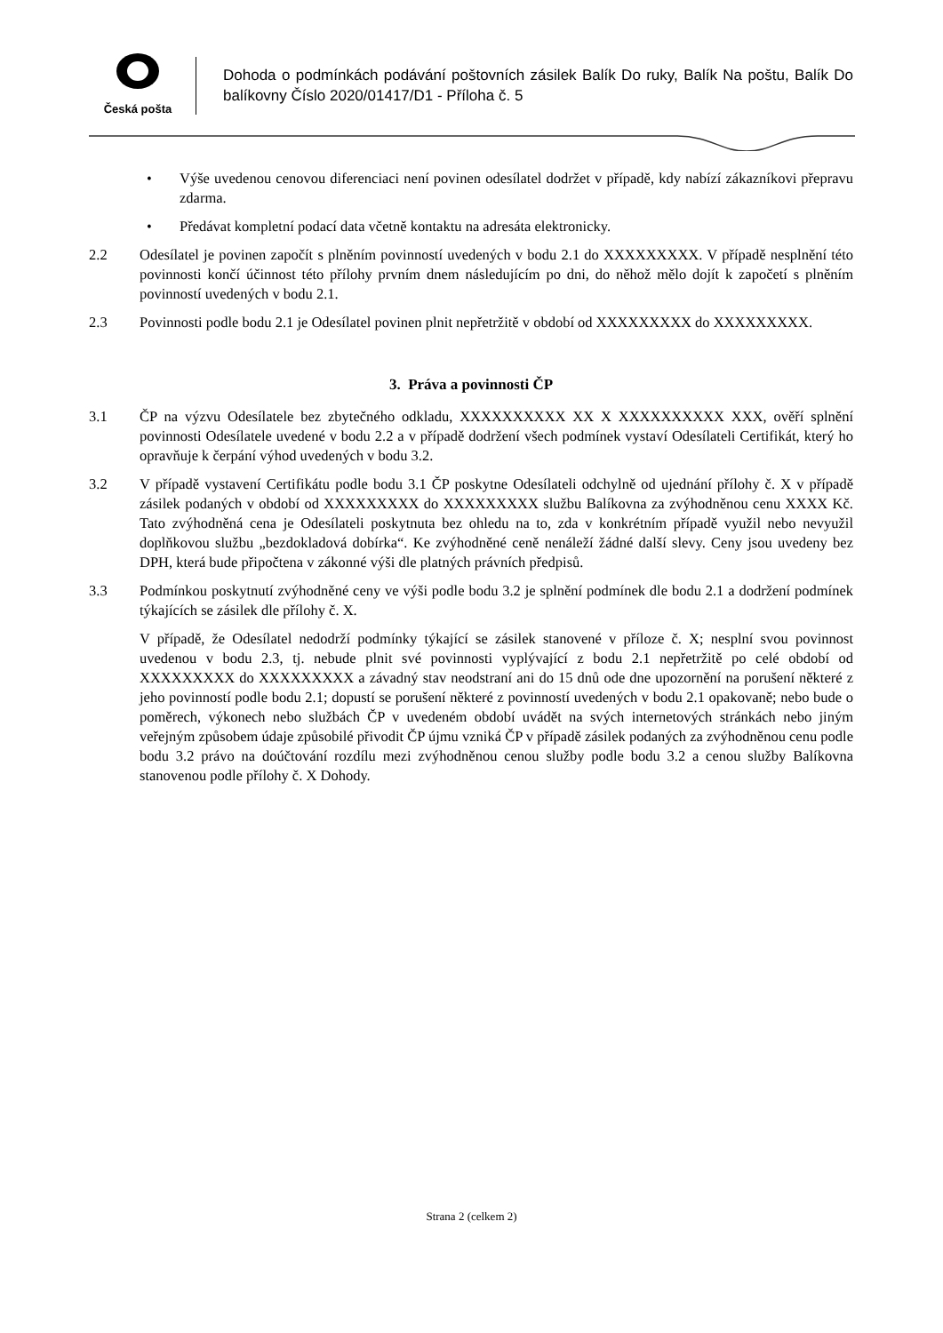Česká pošta
Dohoda o podmínkách podávání poštovních zásilek Balík Do ruky, Balík Na poštu, Balík Do balíkovny Číslo 2020/01417/D1 - Příloha č. 5
• Výše uvedenou cenovou diferenciaci není povinen odesílatel dodržet v případě, kdy nabízí zákazníkovi přepravu zdarma.
• Předávat kompletní podací data včetně kontaktu na adresáta elektronicky.
2.2 Odesílatel je povinen započít s plněním povinností uvedených v bodu 2.1 do XXXXXXXXX. V případě nesplnění této povinnosti končí účinnost této přílohy prvním dnem následujícím po dni, do něhož mělo dojít k započetí s plněním povinností uvedených v bodu 2.1.
2.3 Povinnosti podle bodu 2.1 je Odesílatel povinen plnit nepřetržitě v období od XXXXXXXXX do XXXXXXXXX.
3. Práva a povinnosti ČP
3.1 ČP na výzvu Odesílatele bez zbytečného odkladu, XXXXXXXXXX XX X XXXXXXXXXX XXX, ověří splnění povinnosti Odesílatele uvedené v bodu 2.2 a v případě dodržení všech podmínek vystaví Odesílateli Certifikát, který ho opravňuje k čerpání výhod uvedených v bodu 3.2.
3.2 V případě vystavení Certifikátu podle bodu 3.1 ČP poskytne Odesílateli odchylně od ujednání přílohy č. X v případě zásilek podaných v období od XXXXXXXXX do XXXXXXXXX službu Balíkovna za zvýhodněnou cenu XXXX Kč. Tato zvýhodněná cena je Odesílateli poskytnuta bez ohledu na to, zda v konkrétním případě využil nebo nevyužil doplňkovou službu „bezdokladová dobírka“. Ke zvýhodněné ceně nenáleží žádné další slevy. Ceny jsou uvedeny bez DPH, která bude připočtena v zákonné výši dle platných právních předpisů.
3.3 Podmínkou poskytnutí zvýhodněné ceny ve výši podle bodu 3.2 je splnění podmínek dle bodu 2.1 a dodržení podmínek týkajících se zásilek dle přílohy č. X.
V případě, že Odesílatel nedodrží podmínky týkající se zásilek stanovené v příloze č. X; nesplní svou povinnost uvedenou v bodu 2.3, tj. nebude plnit své povinnosti vyplývající z bodu 2.1 nepřetržitě po celé období od XXXXXXXXX do XXXXXXXXX a závadný stav neodstraní ani do 15 dnů ode dne upozornění na porušení některé z jeho povinností podle bodu 2.1; dopustí se porušení některé z povinností uvedených v bodu 2.1 opakovaně; nebo bude o poměrech, výkonech nebo službách ČP v uvedeném období uvádět na svých internetových stránkách nebo jiným veřejným způsobem údaje způsobilé přivodit ČP újmu vzniká ČP v případě zásilek podaných za zvýhodněnou cenu podle bodu 3.2 právo na doúčtování rozdílu mezi zvýhodněnou cenou služby podle bodu 3.2 a cenou služby Balíkovna stanovenou podle přílohy č. X Dohody.
Strana 2 (celkem 2)